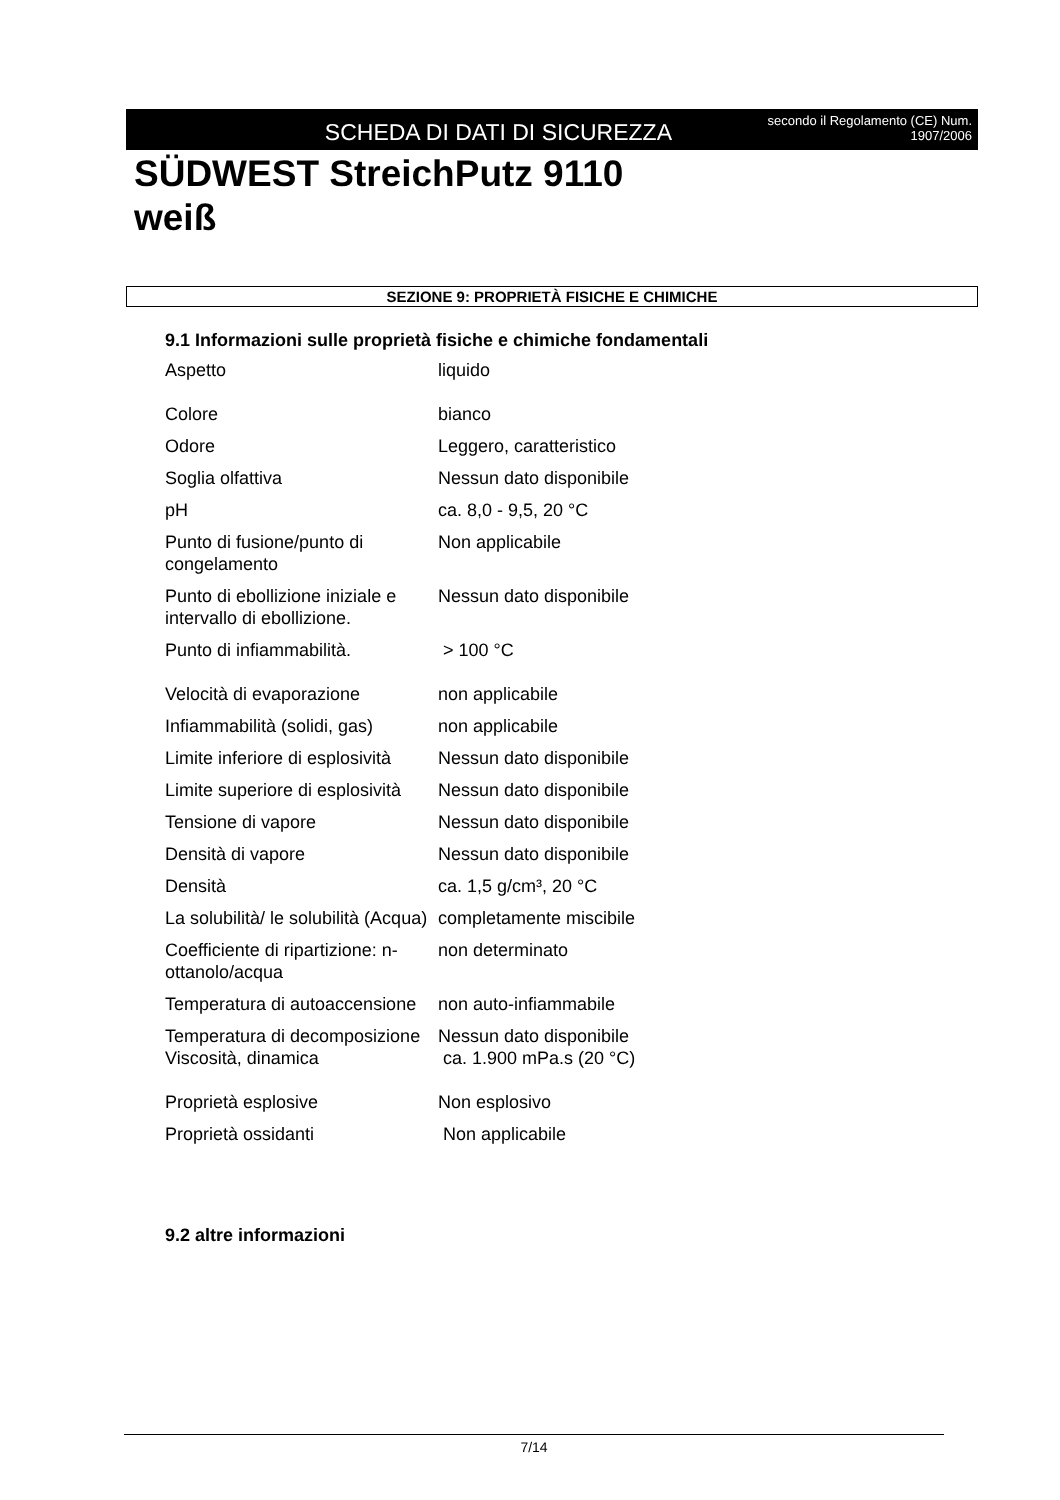SCHEDA DI DATI DI SICUREZZA
secondo il Regolamento (CE) Num. 1907/2006
SÜDWEST StreichPutz 9110
weiß
SEZIONE 9: PROPRIETÀ FISICHE E CHIMICHE
9.1 Informazioni sulle proprietà fisiche e chimiche fondamentali
| Aspetto | liquido |
| Colore | bianco |
| Odore | Leggero, caratteristico |
| Soglia olfattiva | Nessun dato disponibile |
| pH | ca. 8,0 - 9,5, 20 °C |
| Punto di fusione/punto di congelamento | Non applicabile |
| Punto di ebollizione iniziale e intervallo di ebollizione. | Nessun dato disponibile |
| Punto di infiammabilità. | > 100 °C |
| Velocità di evaporazione | non applicabile |
| Infiammabilità (solidi, gas) | non applicabile |
| Limite inferiore di esplosività | Nessun dato disponibile |
| Limite superiore di esplosività | Nessun dato disponibile |
| Tensione di vapore | Nessun dato disponibile |
| Densità di vapore | Nessun dato disponibile |
| Densità | ca. 1,5 g/cm³, 20 °C |
| La solubilità/ le solubilità (Acqua) | completamente miscibile |
| Coefficiente di ripartizione: n-ottanolo/acqua | non determinato |
| Temperatura di autoaccensione | non auto-infiammabile |
| Temperatura di decomposizione | Nessun dato disponibile |
| Viscosità, dinamica | ca. 1.900 mPa.s (20 °C) |
| Proprietà esplosive | Non esplosivo |
| Proprietà ossidanti | Non applicabile |
9.2 altre informazioni
7/14